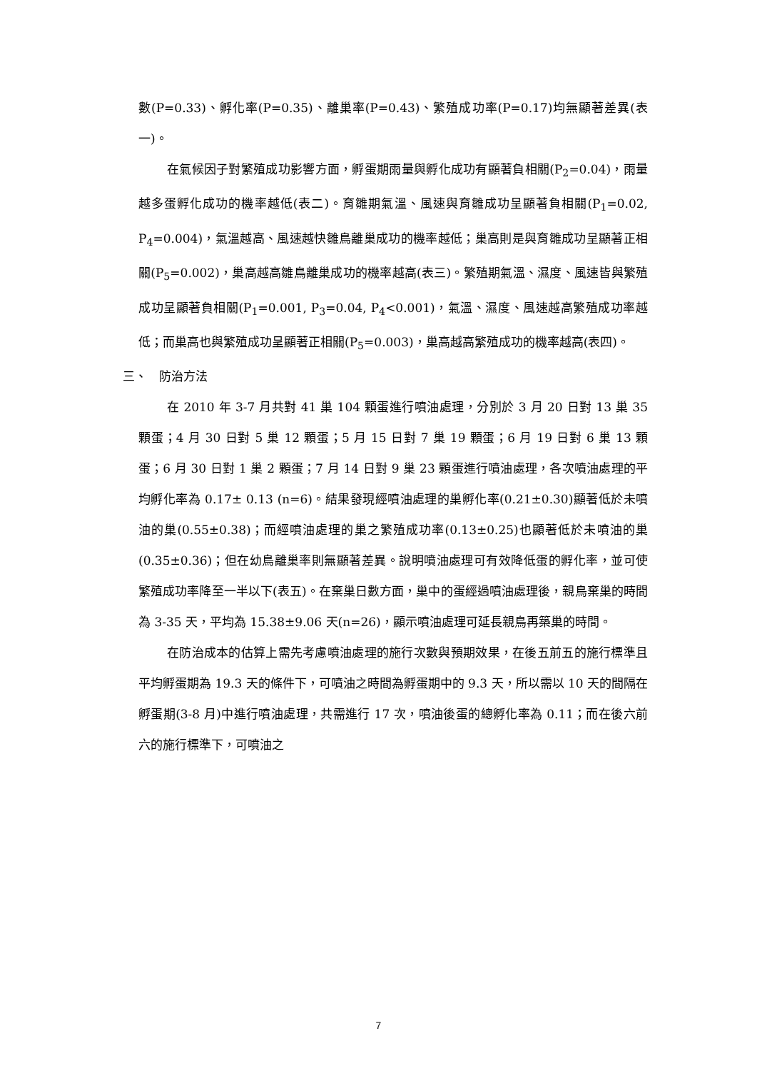數(P=0.33)、孵化率(P=0.35)、離巢率(P=0.43)、繁殖成功率(P=0.17)均無顯著差異(表一)。
在氣候因子對繁殖成功影響方面，孵蛋期雨量與孵化成功有顯著負相關(P<sub>2</sub>=0.04)，雨量越多蛋孵化成功的機率越低(表二)。育雛期氣溫、風速與育雛成功呈顯著負相關(P<sub>1</sub>=0.02, P<sub>4</sub>=0.004)，氣溫越高、風速越快雛鳥離巢成功的機率越低；巢高則是與育雛成功呈顯著正相關(P<sub>5</sub>=0.002)，巢高越高雛鳥離巢成功的機率越高(表三)。繁殖期氣溫、濕度、風速皆與繁殖成功呈顯著負相關(P<sub>1</sub>=0.001, P<sub>3</sub>=0.04, P<sub>4</sub><0.001)，氣溫、濕度、風速越高繁殖成功率越低；而巢高也與繁殖成功呈顯著正相關(P<sub>5</sub>=0.003)，巢高越高繁殖成功的機率越高(表四)。
三、　防治方法
在 2010 年 3-7 月共對 41 巢 104 顆蛋進行噴油處理，分別於 3 月 20 日對 13 巢 35 顆蛋；4 月 30 日對 5 巢 12 顆蛋；5 月 15 日對 7 巢 19 顆蛋；6 月 19 日對 6 巢 13 顆蛋；6 月 30 日對 1 巢 2 顆蛋；7 月 14 日對 9 巢 23 顆蛋進行噴油處理，各次噴油處理的平均孵化率為 0.17± 0.13 (n=6)。結果發現經噴油處理的巢孵化率(0.21±0.30)顯著低於未噴油的巢(0.55±0.38)；而經噴油處理的巢之繁殖成功率(0.13±0.25)也顯著低於未噴油的巢(0.35±0.36)；但在幼鳥離巢率則無顯著差異。說明噴油處理可有效降低蛋的孵化率，並可使繁殖成功率降至一半以下(表五)。在棄巢日數方面，巢中的蛋經過噴油處理後，親鳥棄巢的時間為 3-35 天，平均為 15.38±9.06 天(n=26)，顯示噴油處理可延長親鳥再築巢的時間。
在防治成本的估算上需先考慮噴油處理的施行次數與預期效果，在後五前五的施行標準且平均孵蛋期為 19.3 天的條件下，可噴油之時間為孵蛋期中的 9.3 天，所以需以 10 天的間隔在孵蛋期(3-8 月)中進行噴油處理，共需進行 17 次，噴油後蛋的總孵化率為 0.11；而在後六前六的施行標準下，可噴油之
7